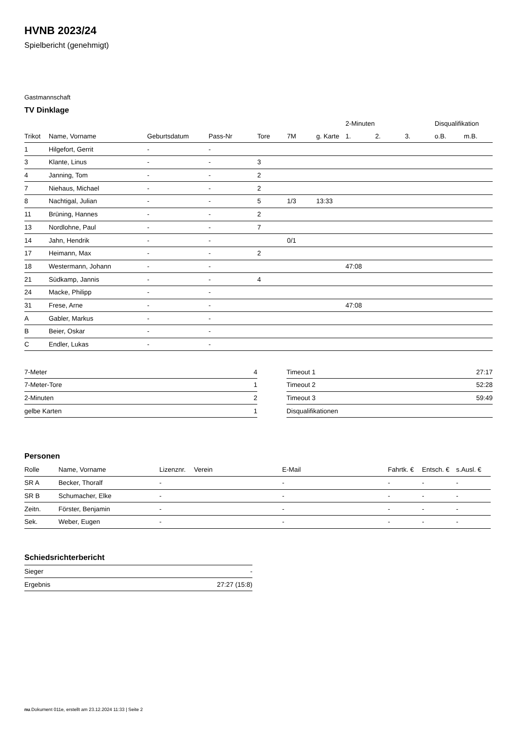HVNB 2023/24
Spielbericht (genehmigt)
Gastmannschaft
TV Dinklage
| | | | | | | | 2-Minuten | | | Disqualifikation | |
| --- | --- | --- | --- | --- | --- | --- | --- | --- | --- | --- | --- |
| Trikot | Name, Vorname | Geburtsdatum | Pass-Nr | Tore | 7M | g. Karte | 1. | 2. | 3. | o.B. | m.B. |
| 1 | Hilgefort, Gerrit | - | - | | | | | | | | |
| 3 | Klante, Linus | - | - | 3 | | | | | | | |
| 4 | Janning, Tom | - | - | 2 | | | | | | | |
| 7 | Niehaus, Michael | - | - | 2 | | | | | | | |
| 8 | Nachtigal, Julian | - | - | 5 | 1/3 | 13:33 | | | | | |
| 11 | Brüning, Hannes | - | - | 2 | | | | | | | |
| 13 | Nordlohne, Paul | - | - | 7 | | | | | | | |
| 14 | Jahn, Hendrik | - | - | | 0/1 | | | | | | |
| 17 | Heimann, Max | - | - | 2 | | | | | | | |
| 18 | Westermann, Johann | - | - | | | | 47:08 | | | | |
| 21 | Südkamp, Jannis | - | - | 4 | | | | | | | |
| 24 | Macke, Philipp | - | - | | | | | | | | |
| 31 | Frese, Arne | - | - | | | | 47:08 | | | | |
| A | Gabler, Markus | - | - | | | | | | | | |
| B | Beier, Oskar | - | - | | | | | | | | |
| C | Endler, Lukas | - | - | | | | | | | | |
| 7-Meter | 4 |
| 7-Meter-Tore | 1 |
| 2-Minuten | 2 |
| gelbe Karten | 1 |
| Timeout 1 | 27:17 |
| Timeout 2 | 52:28 |
| Timeout 3 | 59:49 |
| Disqualifikationen | |
Personen
| Rolle | Name, Vorname | Lizenznr. | Verein | E-Mail | Fahrtk. € | Entsch. € | s.Ausl. € |
| --- | --- | --- | --- | --- | --- | --- | --- |
| SR A | Becker, Thoralf | - | | - | - | - | - |
| SR B | Schumacher, Elke | - | | - | - | - | - |
| Zeitn. | Förster, Benjamin | - | | - | - | - | - |
| Sek. | Weber, Eugen | - | | - | - | - | - |
Schiedsrichterbericht
| Sieger | - |
| Ergebnis | 27:27 (15:8) |
nu.Dokument 011e, erstellt am 23.12.2024 11:33 | Seite 2